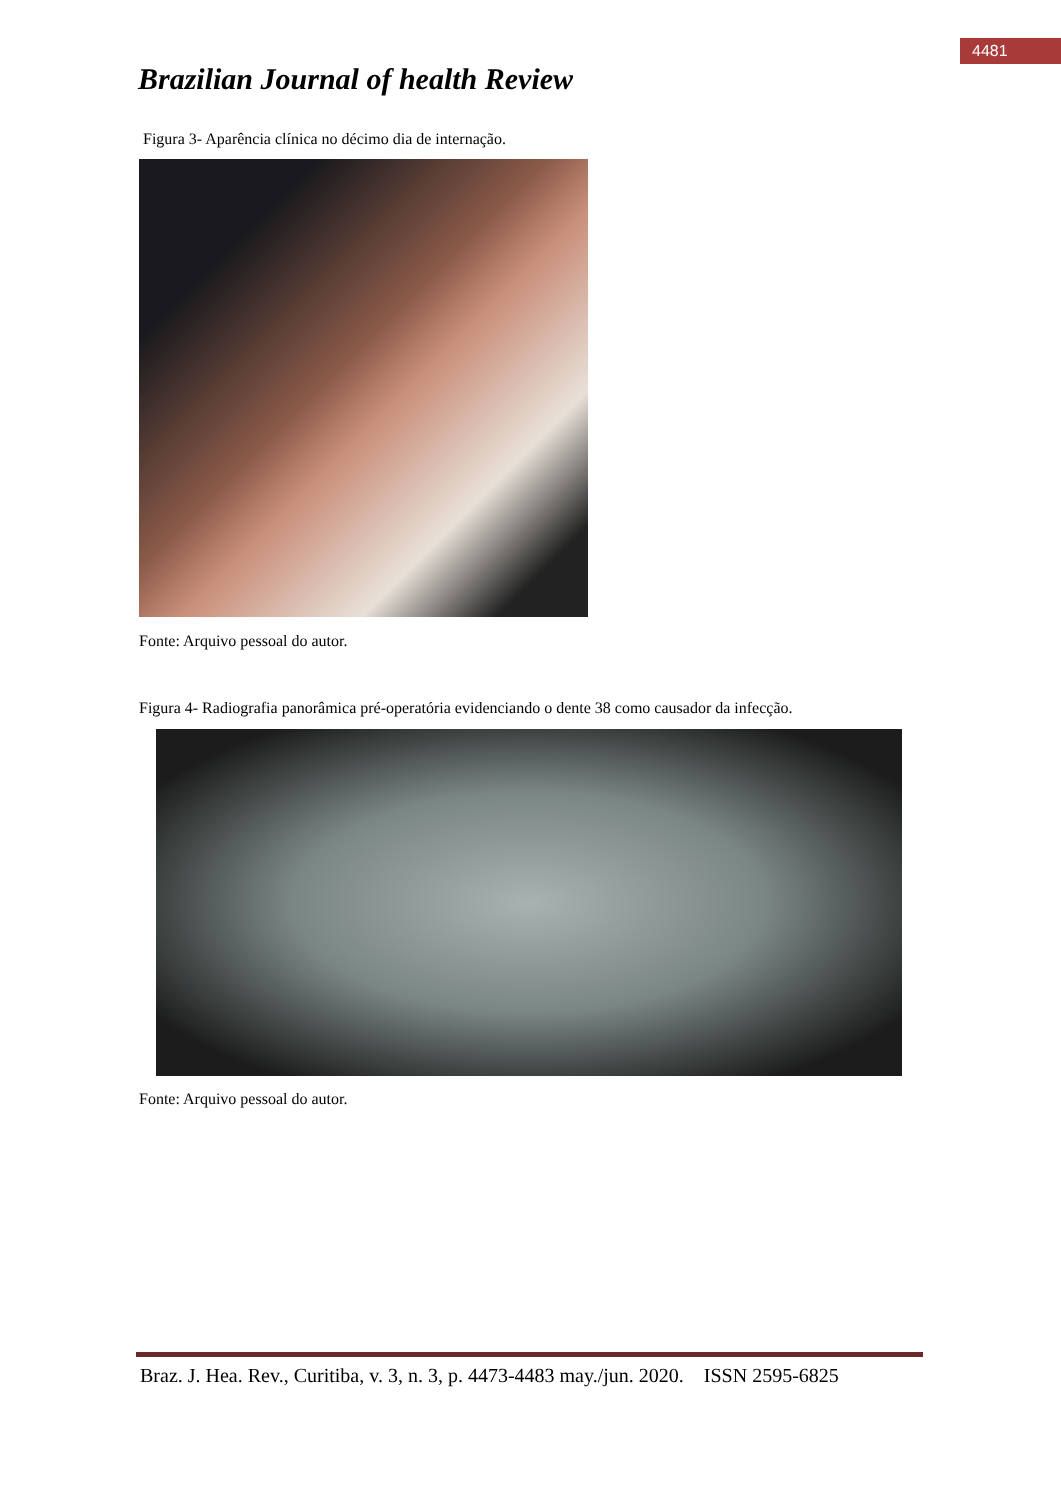4481
Brazilian Journal of health Review
Figura 3- Aparência clínica no décimo dia de internação.
Fonte: Arquivo pessoal do autor.
Figura 4- Radiografia panorâmica pré-operatória evidenciando o dente 38 como causador da infecção.
Fonte: Arquivo pessoal do autor.
Braz. J. Hea. Rev., Curitiba, v. 3, n. 3, p. 4473-4483 may./jun. 2020. ISSN 2595-6825